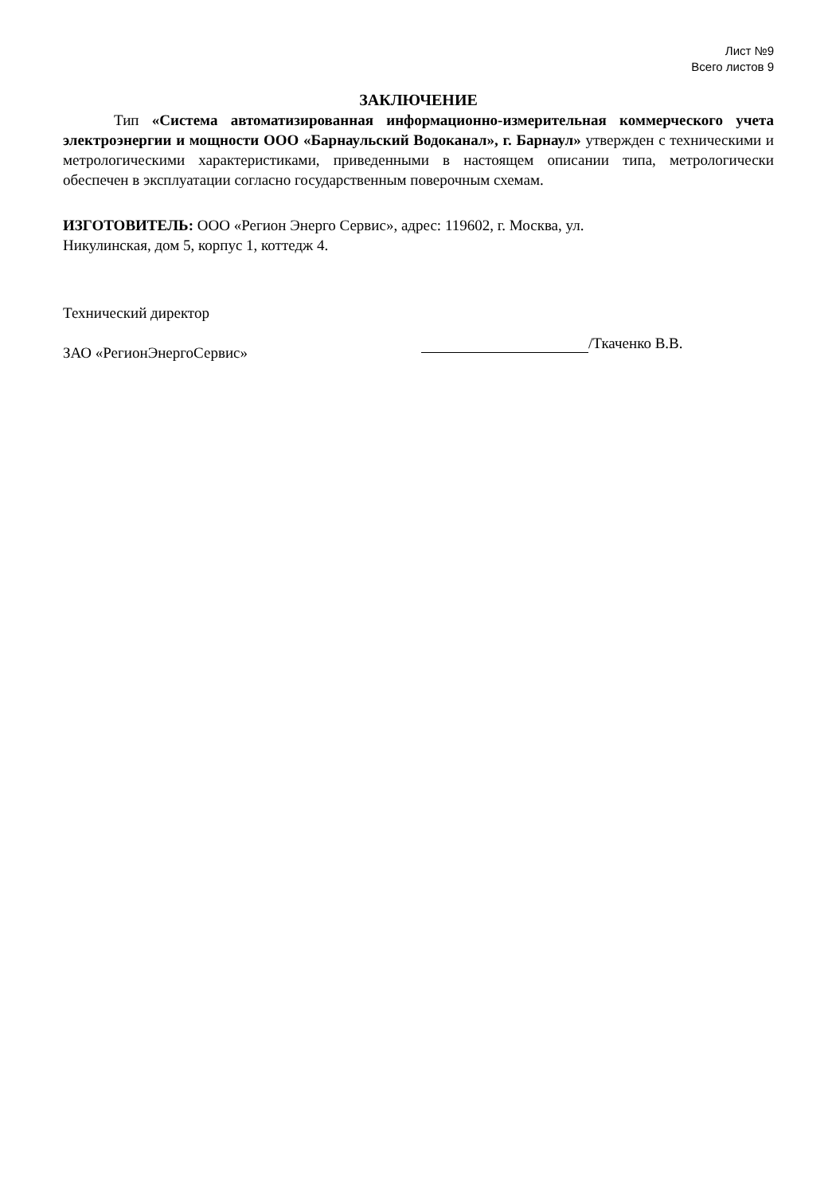Лист №9
Всего листов 9
ЗАКЛЮЧЕНИЕ
Тип «Система автоматизированная информационно-измерительная коммерческого учета электроэнергии и мощности ООО «Барнаульский Водоканал», г. Барнаул» утвержден с техническими и метрологическими характеристиками, приведенными в настоящем описании типа, метрологически обеспечен в эксплуатации согласно государственным поверочным схемам.
ИЗГОТОВИТЕЛЬ: ООО «Регион Энерго Сервис», адрес: 119602, г. Москва, ул.
Никулинская, дом 5, корпус 1, коттедж 4.
Технический директор
ЗАО «РегионЭнергоСервис»
/Ткаченко В.В.